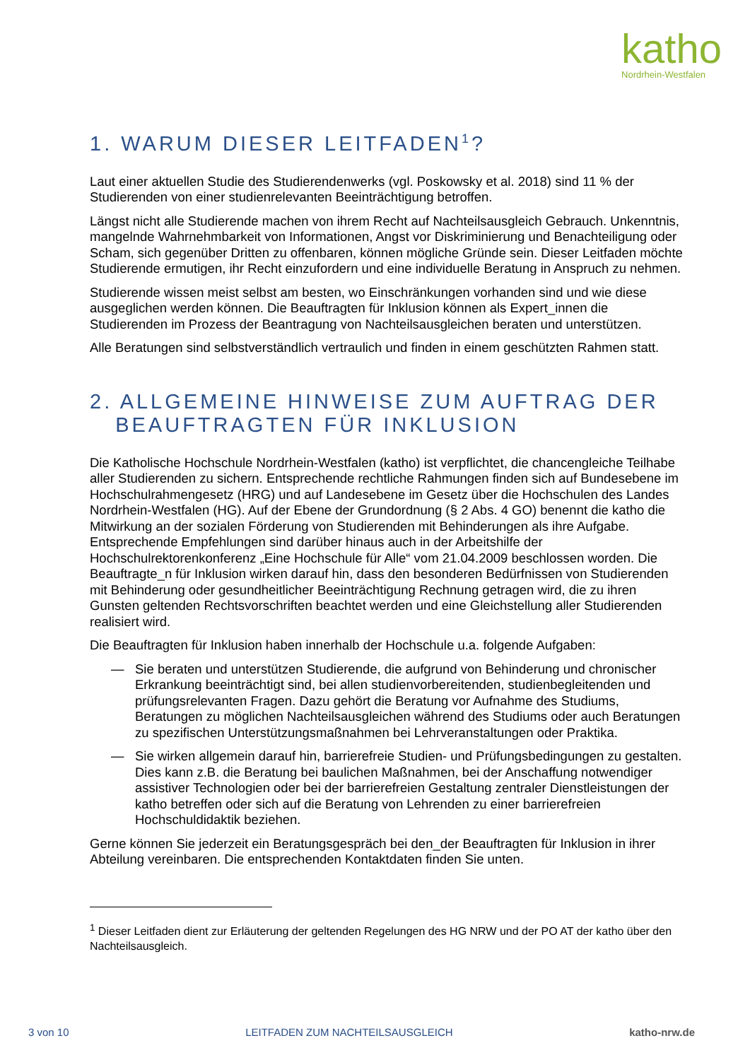katho
Nordrhein-Westfalen
1. WARUM DIESER LEITFADEN<sup>1</sup>?
Laut einer aktuellen Studie des Studierendenwerks (vgl. Poskowsky et al. 2018) sind 11 % der Studierenden von einer studienrelevanten Beeinträchtigung betroffen.
Längst nicht alle Studierende machen von ihrem Recht auf Nachteilsausgleich Gebrauch. Unkenntnis, mangelnde Wahrnehmbarkeit von Informationen, Angst vor Diskriminierung und Benachteiligung oder Scham, sich gegenüber Dritten zu offenbaren, können mögliche Gründe sein. Dieser Leitfaden möchte Studierende ermutigen, ihr Recht einzufordern und eine individuelle Beratung in Anspruch zu nehmen.
Studierende wissen meist selbst am besten, wo Einschränkungen vorhanden sind und wie diese ausgeglichen werden können. Die Beauftragten für Inklusion können als Expert_innen die Studierenden im Prozess der Beantragung von Nachteilsausgleichen beraten und unterstützen.
Alle Beratungen sind selbstverständlich vertraulich und finden in einem geschützten Rahmen statt.
2. ALLGEMEINE HINWEISE ZUM AUFTRAG DER
BEAUFTRAGTEN FÜR INKLUSION
Die Katholische Hochschule Nordrhein-Westfalen (katho) ist verpflichtet, die chancengleiche Teilhabe aller Studierenden zu sichern. Entsprechende rechtliche Rahmungen finden sich auf Bundesebene im Hochschulrahmengesetz (HRG) und auf Landesebene im Gesetz über die Hochschulen des Landes Nordrhein-Westfalen (HG). Auf der Ebene der Grundordnung (§ 2 Abs. 4 GO) benennt die katho die Mitwirkung an der sozialen Förderung von Studierenden mit Behinderungen als ihre Aufgabe. Entsprechende Empfehlungen sind darüber hinaus auch in der Arbeitshilfe der Hochschulrektorenkonferenz „Eine Hochschule für Alle“ vom 21.04.2009 beschlossen worden. Die Beauftragte_n für Inklusion wirken darauf hin, dass den besonderen Bedürfnissen von Studierenden mit Behinderung oder gesundheitlicher Beeinträchtigung Rechnung getragen wird, die zu ihren Gunsten geltenden Rechtsvorschriften beachtet werden und eine Gleichstellung aller Studierenden realisiert wird.
Die Beauftragten für Inklusion haben innerhalb der Hochschule u.a. folgende Aufgaben:
— Sie beraten und unterstützen Studierende, die aufgrund von Behinderung und chronischer Erkrankung beeinträchtigt sind, bei allen studienvorbereitenden, studienbegleitenden und prüfungsrelevanten Fragen. Dazu gehört die Beratung vor Aufnahme des Studiums, Beratungen zu möglichen Nachteilsausgleichen während des Studiums oder auch Beratungen zu spezifischen Unterstützungsmaßnahmen bei Lehrveranstaltungen oder Praktika.
— Sie wirken allgemein darauf hin, barrierefreie Studien- und Prüfungsbedingungen zu gestalten. Dies kann z.B. die Beratung bei baulichen Maßnahmen, bei der Anschaffung notwendiger assistiver Technologien oder bei der barrierefreien Gestaltung zentraler Dienstleistungen der katho betreffen oder sich auf die Beratung von Lehrenden zu einer barrierefreien Hochschuldidaktik beziehen.
Gerne können Sie jederzeit ein Beratungsgespräch bei den_der Beauftragten für Inklusion in ihrer Abteilung vereinbaren. Die entsprechenden Kontaktdaten finden Sie unten.
<sup>1</sup> Dieser Leitfaden dient zur Erläuterung der geltenden Regelungen des HG NRW und der PO AT der katho über den Nachteilsausgleich.
3 von 10 LEITFADEN ZUM NACHTEILSAUSGLEICH katho-nrw.de